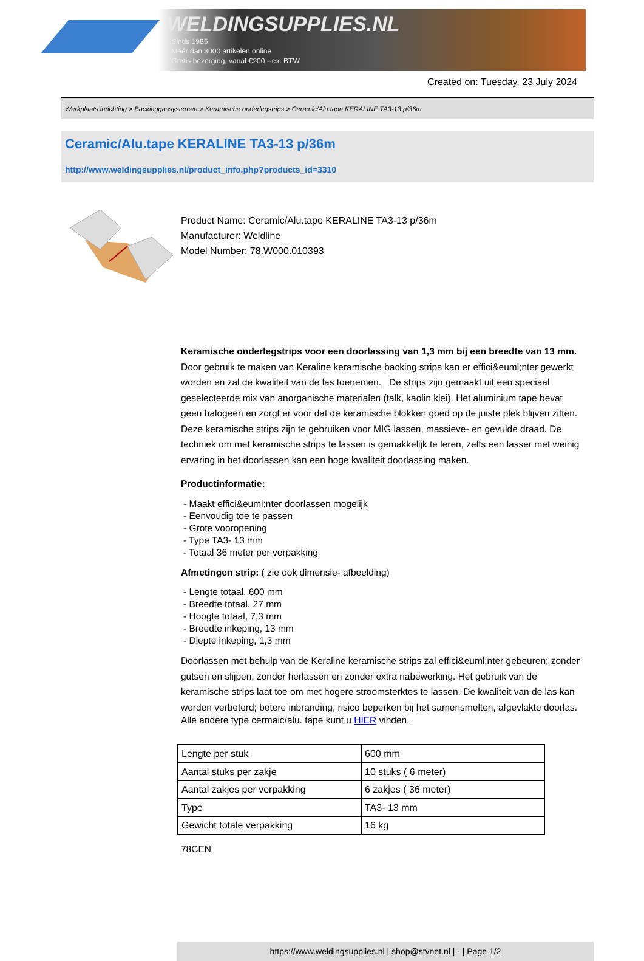WELDINGSUPPLIES.NL
- Sinds 1985
- Méér dan 3000 artikelen online
- Gratis bezorging, vanaf €200,--ex. BTW
Created on: Tuesday, 23 July 2024
Werkplaats inrichting > Backinggassystemen > Keramische onderlegstrips > Ceramic/Alu.tape KERALINE TA3-13 p/36m
Ceramic/Alu.tape KERALINE TA3-13 p/36m
http://www.weldingsupplies.nl/product_info.php?products_id=3310
Product Name: Ceramic/Alu.tape KERALINE TA3-13 p/36m
Manufacturer: Weldline
Model Number: 78.W000.010393
Keramische onderlegstrips voor een doorlassing van 1,3 mm bij een breedte van 13 mm. Door gebruik te maken van Keraline keramische backing strips kan er effici&euml;nter gewerkt worden en zal de kwaliteit van de las toenemen. De strips zijn gemaakt uit een speciaal geselecteerde mix van anorganische materialen (talk, kaolin klei). Het aluminium tape bevat geen halogeen en zorgt er voor dat de keramische blokken goed op de juiste plek blijven zitten.
Deze keramische strips zijn te gebruiken voor MIG lassen, massieve- en gevulde draad. De techniek om met keramische strips te lassen is gemakkelijk te leren, zelfs een lasser met weinig ervaring in het doorlassen kan een hoge kwaliteit doorlassing maken.
Productinformatie:
- Maakt effici&euml;nter doorlassen mogelijk
- Eenvoudig toe te passen
- Grote vooropening
- Type TA3- 13 mm
- Totaal 36 meter per verpakking
Afmetingen strip: ( zie ook dimensie- afbeelding)
- Lengte totaal, 600 mm
- Breedte totaal, 27 mm
- Hoogte totaal, 7,3 mm
- Breedte inkeping, 13 mm
- Diepte inkeping, 1,3 mm
Doorlassen met behulp van de Keraline keramische strips zal effici&euml;nter gebeuren; zonder gutsen en slijpen, zonder herlassen en zonder extra nabewerking. Het gebruik van de keramische strips laat toe om met hogere stroomsterktes te lassen. De kwaliteit van de las kan worden verbeterd; betere inbranding, risico beperken bij het samensmelten, afgevlakte doorlas.
Alle andere type cermaic/alu. tape kunt u HIER vinden.
| Lengte per stuk | 600 mm |
| Aantal stuks per zakje | 10 stuks ( 6 meter) |
| Aantal zakjes per verpakking | 6 zakjes ( 36 meter) |
| Type | TA3- 13 mm |
| Gewicht totale verpakking | 16 kg |
78CEN
https://www.weldingsupplies.nl | shop@stvnet.nl | - | Page 1/2